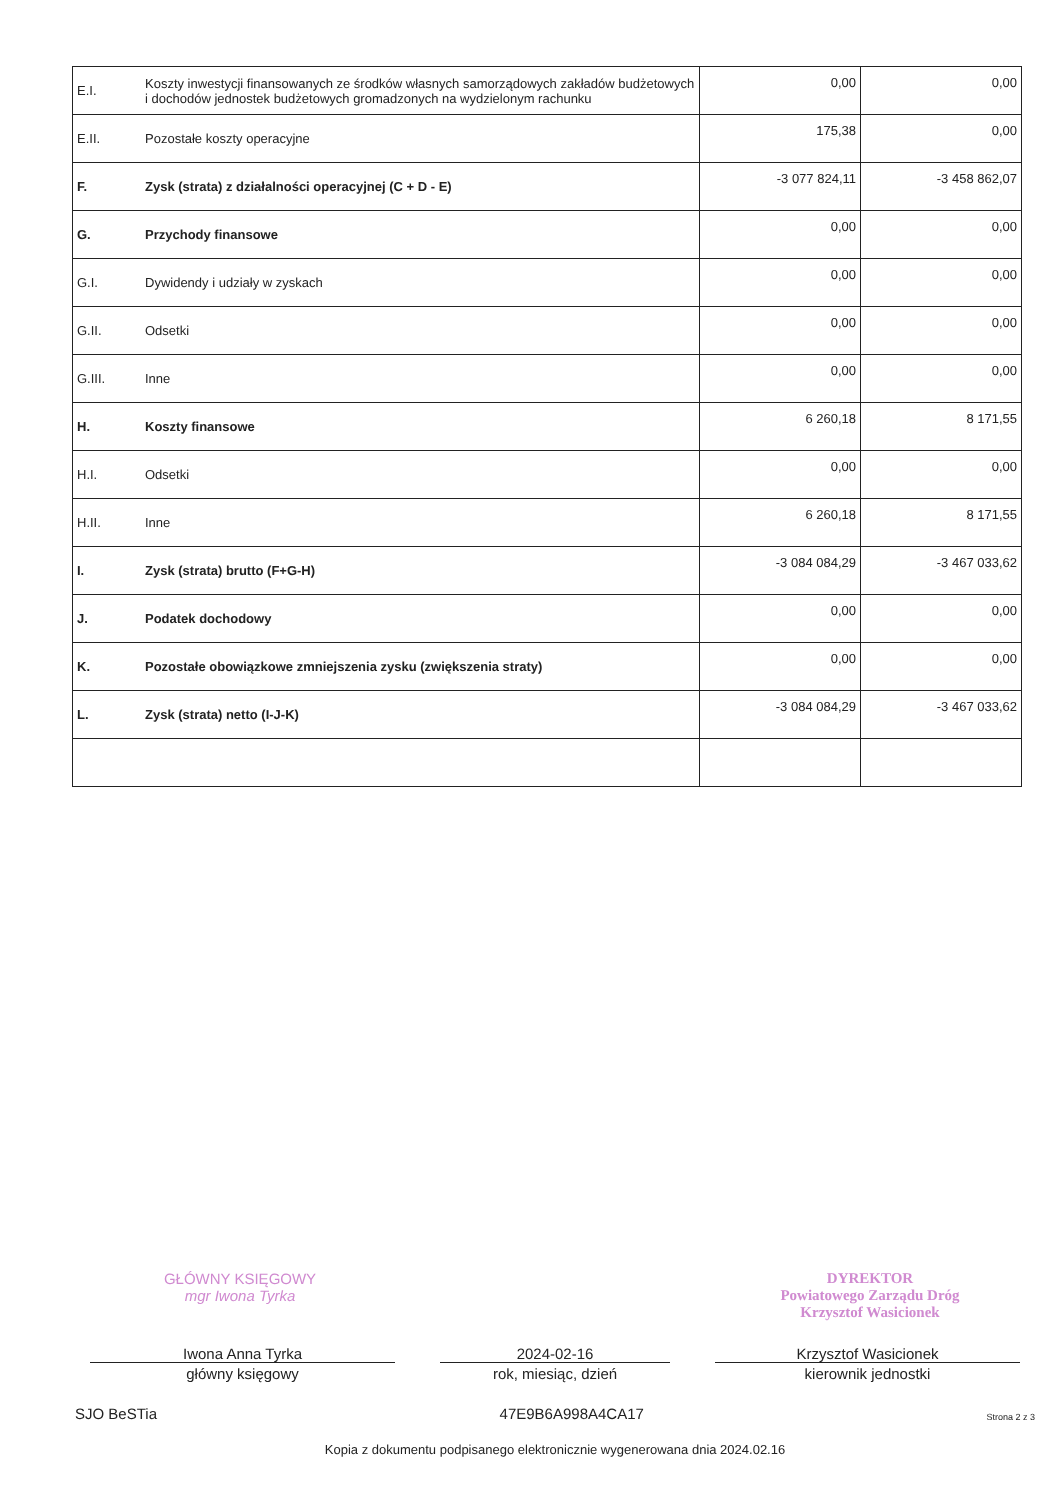| E.I. | Koszty inwestycji finansowanych ze środków własnych samorządowych zakładów budżetowych i dochodów jednostek budżetowych gromadzonych na wydzielonym rachunku | 0,00 | 0,00 |
| E.II. | Pozostałe koszty operacyjne | 175,38 | 0,00 |
| F. | Zysk (strata) z działalności operacyjnej (C + D - E) | -3 077 824,11 | -3 458 862,07 |
| G. | Przychody finansowe | 0,00 | 0,00 |
| G.I. | Dywidendy i udziały w zyskach | 0,00 | 0,00 |
| G.II. | Odsetki | 0,00 | 0,00 |
| G.III. | Inne | 0,00 | 0,00 |
| H. | Koszty finansowe | 6 260,18 | 8 171,55 |
| H.I. | Odsetki | 0,00 | 0,00 |
| H.II. | Inne | 6 260,18 | 8 171,55 |
| I. | Zysk (strata) brutto (F+G-H) | -3 084 084,29 | -3 467 033,62 |
| J. | Podatek dochodowy | 0,00 | 0,00 |
| K. | Pozostałe obowiązkowe zmniejszenia zysku (zwiększenia straty) | 0,00 | 0,00 |
| L. | Zysk (strata) netto (I-J-K) | -3 084 084,29 | -3 467 033,62 |
GŁÓWNY KSIĘGOWY
mgr Iwona Tyrka DYREKTOR
Powiatowego Zarządu Dróg
Krzysztof Wasicionek
Iwona Anna Tyrka
główny księgowy
2024-02-16
rok, miesiąc, dzień
Krzysztof Wasicionek
kierownik jednostki
SJO BeSTia 47E9B6A998A4CA17 Strona 2 z 3
Kopia z dokumentu podpisanego elektronicznie wygenerowana dnia 2024.02.16